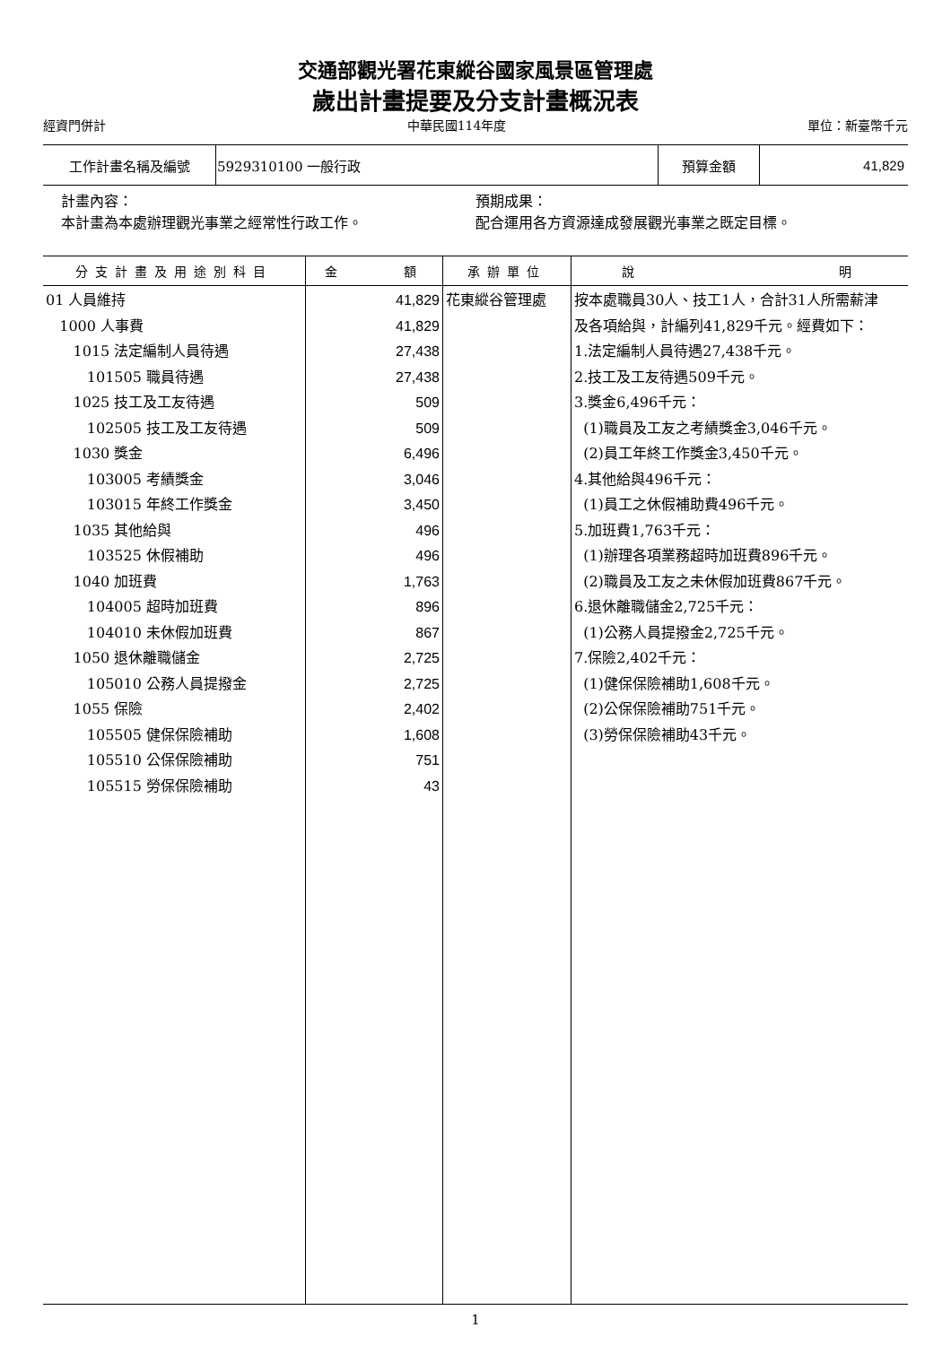交通部觀光署花東縱谷國家風景區管理處
歲出計畫提要及分支計畫概況表
經資門併計 中華民國114年度 單位：新臺幣千元
| 工作計畫名稱及編號 | 5929310100 一般行政 | 預算金額 | 41,829 |
計畫內容：
本計畫為本處辦理觀光事業之經常性行政工作。
預期成果：
配合運用各方資源達成發展觀光事業之既定目標。
| 分支計畫及用途別科目 | 金 額 | 承辦單位 | 說 明 |
| --- | --- | --- | --- |
| 01 人員維持 1000 人事費 1015 法定編制人員待遇 101505 職員待遇 1025 技工及工友待遇 102505 技工及工友待遇 1030 獎金 103005 考績獎金 103015 年終工作獎金 1035 其他給與 103525 休假補助 1040 加班費 104005 超時加班費 104010 未休假加班費 1050 退休離職儲金 105010 公務人員提撥金 1055 保險 105505 健保保險補助 105510 公保保險補助 105515 勞保保險補助 | 41,829 41,829 27,438 27,438 509 509 6,496 3,046 3,450 496 496 1,763 896 867 2,725 2,725 2,402 1,608 751 43 | 花東縱谷管理處 | 按本處職員30人、技工1人，合計31人所需薪津 及各項給與，計編列41,829千元。經費如下： 1.法定編制人員待遇27,438千元。 2.技工及工友待遇509千元。 3.獎金6,496千元： (1)職員及工友之考績獎金3,046千元。 (2)員工年終工作獎金3,450千元。 4.其他給與496千元： (1)員工之休假補助費496千元。 5.加班費1,763千元： (1)辦理各項業務超時加班費896千元。 (2)職員及工友之未休假加班費867千元。 6.退休離職儲金2,725千元： (1)公務人員提撥金2,725千元。 7.保險2,402千元： (1)健保保險補助1,608千元。 (2)公保保險補助751千元。 (3)勞保保險補助43千元。 |
1